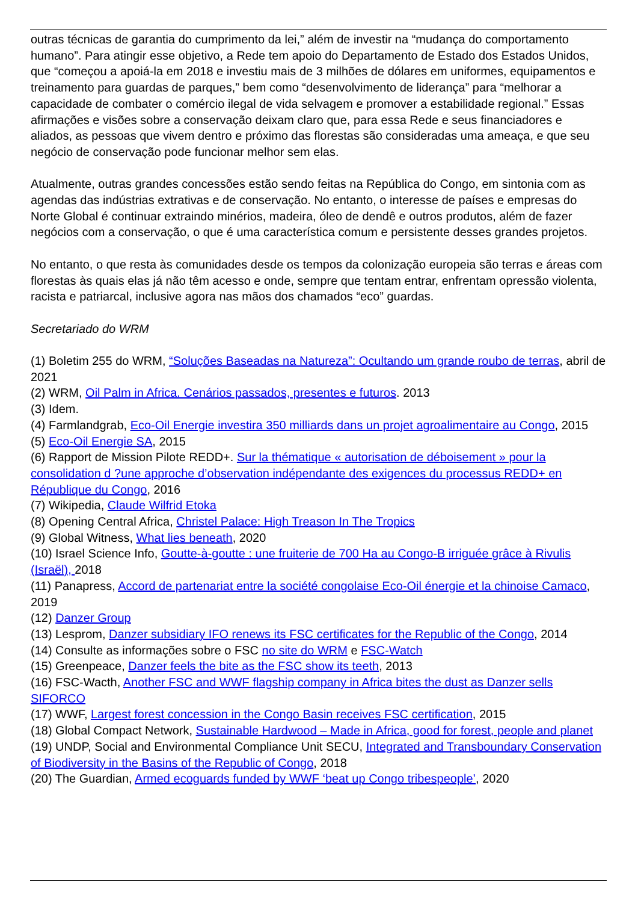outras técnicas de garantia do cumprimento da lei,” além de investir na “mudança do comportamento humano”. Para atingir esse objetivo, a Rede tem apoio do Departamento de Estado dos Estados Unidos, que “começou a apoiá-la em 2018 e investiu mais de 3 milhões de dólares em uniformes, equipamentos e treinamento para guardas de parques,” bem como “desenvolvimento de liderança” para “melhorar a capacidade de combater o comércio ilegal de vida selvagem e promover a estabilidade regional.” Essas afirmações e visões sobre a conservação deixam claro que, para essa Rede e seus financiadores e aliados, as pessoas que vivem dentro e próximo das florestas são consideradas uma ameaça, e que seu negócio de conservação pode funcionar melhor sem elas.
Atualmente, outras grandes concessões estão sendo feitas na República do Congo, em sintonia com as agendas das indústrias extrativas e de conservação. No entanto, o interesse de países e empresas do Norte Global é continuar extraindo minérios, madeira, óleo de dendê e outros produtos, além de fazer negócios com a conservação, o que é uma característica comum e persistente desses grandes projetos.
No entanto, o que resta às comunidades desde os tempos da colonização europeia são terras e áreas com florestas às quais elas já não têm acesso e onde, sempre que tentam entrar, enfrentam opressão violenta, racista e patriarcal, inclusive agora nas mãos dos chamados “eco” guardas.
Secretariado do WRM
(1) Boletim 255 do WRM, “Soluções Baseadas na Natureza”: Ocultando um grande roubo de terras, abril de 2021
(2) WRM, Oil Palm in Africa. Cenários passados, presentes e futuros. 2013
(3) Idem.
(4) Farmlandgrab, Eco-Oil Energie investira 350 milliards dans un projet agroalimentaire au Congo, 2015
(5) Eco-Oil Energie SA, 2015
(6) Rapport de Mission Pilote REDD+. Sur la thématique « autorisation de déboisement » pour la consolidation d ?une approche d’observation indépendante des exigences du processus REDD+ en République du Congo, 2016
(7) Wikipedia, Claude Wilfrid Etoka
(8) Opening Central Africa, Christel Palace: High Treason In The Tropics
(9) Global Witness, What lies beneath, 2020
(10) Israel Science Info, Goutte-à-goutte : une fruiterie de 700 Ha au Congo-B irriguée grâce à Rivulis (Israël), 2018
(11) Panapress, Accord de partenariat entre la société congolaise Eco-Oil énergie et la chinoise Camaco, 2019
(12) Danzer Group
(13) Lesprom, Danzer subsidiary IFO renews its FSC certificates for the Republic of the Congo, 2014
(14) Consulte as informações sobre o FSC no site do WRM e FSC-Watch
(15) Greenpeace, Danzer feels the bite as the FSC show its teeth, 2013
(16) FSC-Wacth, Another FSC and WWF flagship company in Africa bites the dust as Danzer sells SIFORCO
(17) WWF, Largest forest concession in the Congo Basin receives FSC certification, 2015
(18) Global Compact Network, Sustainable Hardwood – Made in Africa, good for forest, people and planet
(19) UNDP, Social and Environmental Compliance Unit SECU, Integrated and Transboundary Conservation of Biodiversity in the Basins of the Republic of Congo, 2018
(20) The Guardian, Armed ecoguards funded by WWF ‘beat up Congo tribespeople’, 2020